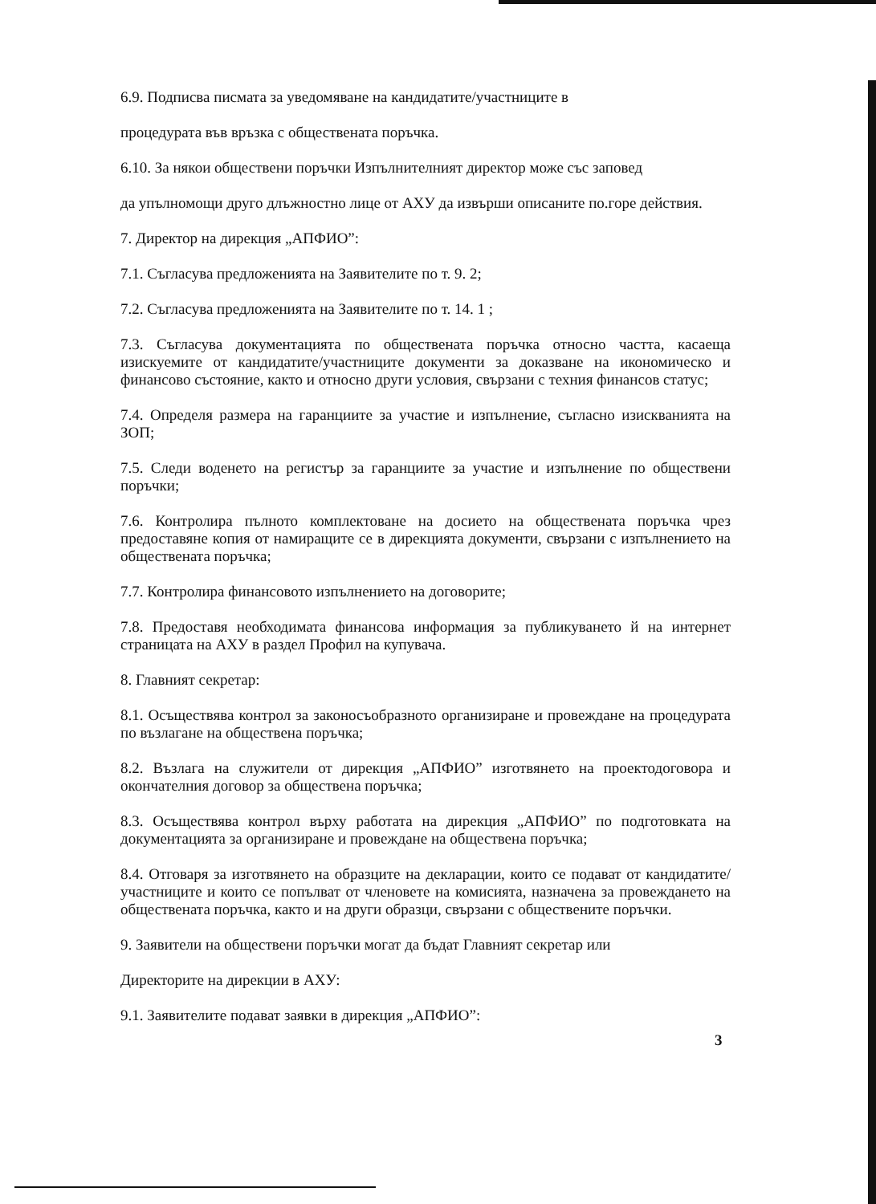6.9. Подписва писмата за уведомяване на кандидатите/участниците в
процедурата във връзка с обществената поръчка.
6.10. За някои обществени поръчки Изпълнителният директор може със заповед
да упълномощи друго длъжностно лице от АХУ да извърши описаните по.горе действия.
7. Директор на дирекция „АПФИО”:
7.1. Съгласува предложенията на Заявителите по т. 9. 2;
7.2. Съгласува предложенията на Заявителите по т. 14. 1 ;
7.3. Съгласува документацията по обществената поръчка относно частта, касаеща изискуемите от кандидатите/участниците документи за доказване на икономическо и финансово състояние, както и относно други условия, свързани с техния финансов статус;
7.4. Определя размера на гаранциите за участие и изпълнение, съгласно изискванията на ЗОП;
7.5. Следи воденето на регистър за гаранциите за участие и изпълнение по обществени поръчки;
7.6. Контролира пълното комплектоване на досието на обществената поръчка чрез предоставяне копия от намиращите се в дирекцията документи, свързани с изпълнението на обществената поръчка;
7.7. Контролира финансовото изпълнението на договорите;
7.8. Предоставя необходимата финансова информация за публикуването й на интернет страницата на АХУ в раздел Профил на купувача.
8. Главният секретар:
8.1. Осъществява контрол за законосъобразното организиране и провеждане на процедурата по възлагане на обществена поръчка;
8.2. Възлага на служители от дирекция „АПФИО” изготвянето на проектодоговора и окончателния договор за обществена поръчка;
8.3. Осъществява контрол върху работата на дирекция „АПФИО” по подготовката на документацията за организиране и провеждане на обществена поръчка;
8.4. Отговаря за изготвянето на образците на декларации, които се подават от кандидатите/участниците и които се попълват от членовете на комисията, назначена за провеждането на обществената поръчка, както и на други образци, свързани с обществените поръчки.
9. Заявители на обществени поръчки могат да бъдат Главният секретар или
Директорите на дирекции в АХУ:
9.1. Заявителите подават заявки в дирекция „АПФИО”:
3